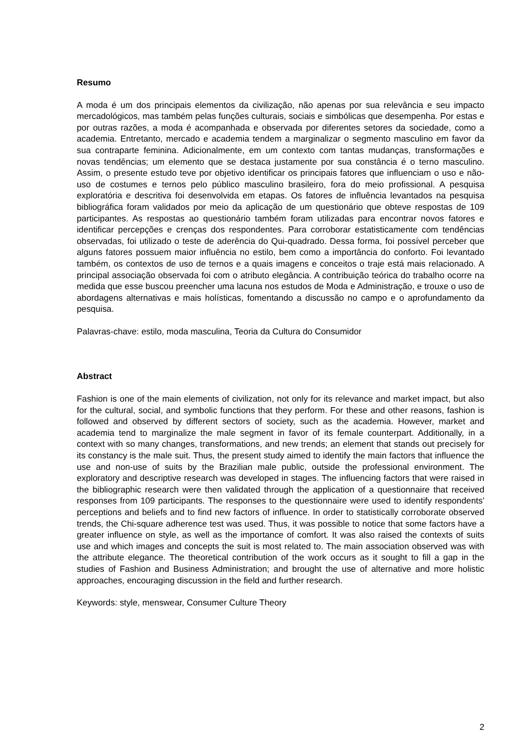Resumo
A moda é um dos principais elementos da civilização, não apenas por sua relevância e seu impacto mercadológicos, mas também pelas funções culturais, sociais e simbólicas que desempenha. Por estas e por outras razões, a moda é acompanhada e observada por diferentes setores da sociedade, como a academia. Entretanto, mercado e academia tendem a marginalizar o segmento masculino em favor da sua contraparte feminina. Adicionalmente, em um contexto com tantas mudanças, transformações e novas tendências; um elemento que se destaca justamente por sua constância é o terno masculino. Assim, o presente estudo teve por objetivo identificar os principais fatores que influenciam o uso e não-uso de costumes e ternos pelo público masculino brasileiro, fora do meio profissional. A pesquisa exploratória e descritiva foi desenvolvida em etapas. Os fatores de influência levantados na pesquisa bibliográfica foram validados por meio da aplicação de um questionário que obteve respostas de 109 participantes. As respostas ao questionário também foram utilizadas para encontrar novos fatores e identificar percepções e crenças dos respondentes. Para corroborar estatisticamente com tendências observadas, foi utilizado o teste de aderência do Qui-quadrado. Dessa forma, foi possível perceber que alguns fatores possuem maior influência no estilo, bem como a importância do conforto. Foi levantado também, os contextos de uso de ternos e a quais imagens e conceitos o traje está mais relacionado. A principal associação observada foi com o atributo elegância. A contribuição teórica do trabalho ocorre na medida que esse buscou preencher uma lacuna nos estudos de Moda e Administração, e trouxe o uso de abordagens alternativas e mais holísticas, fomentando a discussão no campo e o aprofundamento da pesquisa.
Palavras-chave: estilo, moda masculina, Teoria da Cultura do Consumidor
Abstract
Fashion is one of the main elements of civilization, not only for its relevance and market impact, but also for the cultural, social, and symbolic functions that they perform. For these and other reasons, fashion is followed and observed by different sectors of society, such as the academia. However, market and academia tend to marginalize the male segment in favor of its female counterpart. Additionally, in a context with so many changes, transformations, and new trends; an element that stands out precisely for its constancy is the male suit. Thus, the present study aimed to identify the main factors that influence the use and non-use of suits by the Brazilian male public, outside the professional environment. The exploratory and descriptive research was developed in stages. The influencing factors that were raised in the bibliographic research were then validated through the application of a questionnaire that received responses from 109 participants. The responses to the questionnaire were used to identify respondents' perceptions and beliefs and to find new factors of influence. In order to statistically corroborate observed trends, the Chi-square adherence test was used. Thus, it was possible to notice that some factors have a greater influence on style, as well as the importance of comfort. It was also raised the contexts of suits use and which images and concepts the suit is most related to. The main association observed was with the attribute elegance. The theoretical contribution of the work occurs as it sought to fill a gap in the studies of Fashion and Business Administration; and brought the use of alternative and more holistic approaches, encouraging discussion in the field and further research.
Keywords: style, menswear, Consumer Culture Theory
2